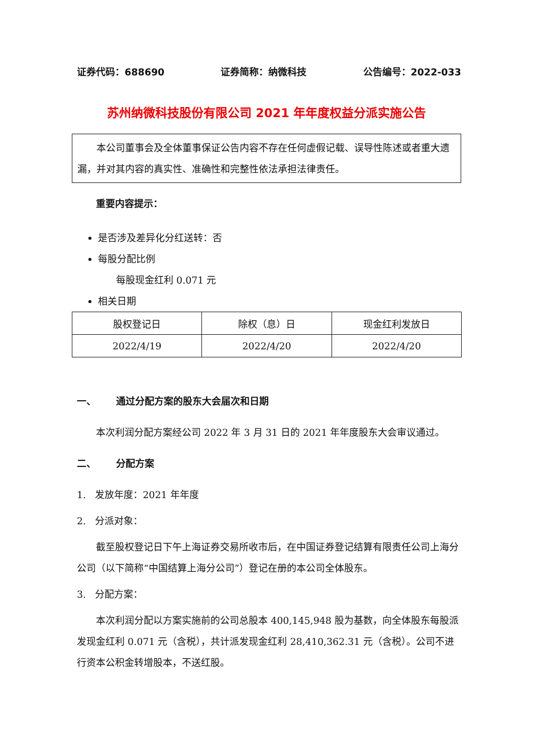证券代码：688690 证券简称：纳微科技 公告编号：2022-033
苏州纳微科技股份有限公司 2021 年年度权益分派实施公告
本公司董事会及全体董事保证公告内容不存在任何虚假记载、误导性陈述或者重大遗漏，并对其内容的真实性、准确性和完整性依法承担法律责任。
重要内容提示：
是否涉及差异化分红送转：否
每股分配比例
每股现金红利 0.071 元
相关日期
| 股权登记日 | 除权（息）日 | 现金红利发放日 |
| 2022/4/19 | 2022/4/20 | 2022/4/20 |
一、 通过分配方案的股东大会届次和日期
本次利润分配方案经公司 2022 年 3 月 31 日的 2021 年年度股东大会审议通过。
二、 分配方案
1. 发放年度：2021 年年度
2. 分派对象：
截至股权登记日下午上海证券交易所收市后，在中国证券登记结算有限责任公司上海分公司（以下简称“中国结算上海分公司”）登记在册的本公司全体股东。
3. 分配方案：
本次利润分配以方案实施前的公司总股本 400,145,948 股为基数，向全体股东每股派发现金红利 0.071 元（含税），共计派发现金红利 28,410,362.31 元（含税）。公司不进行资本公积金转增股本，不送红股。